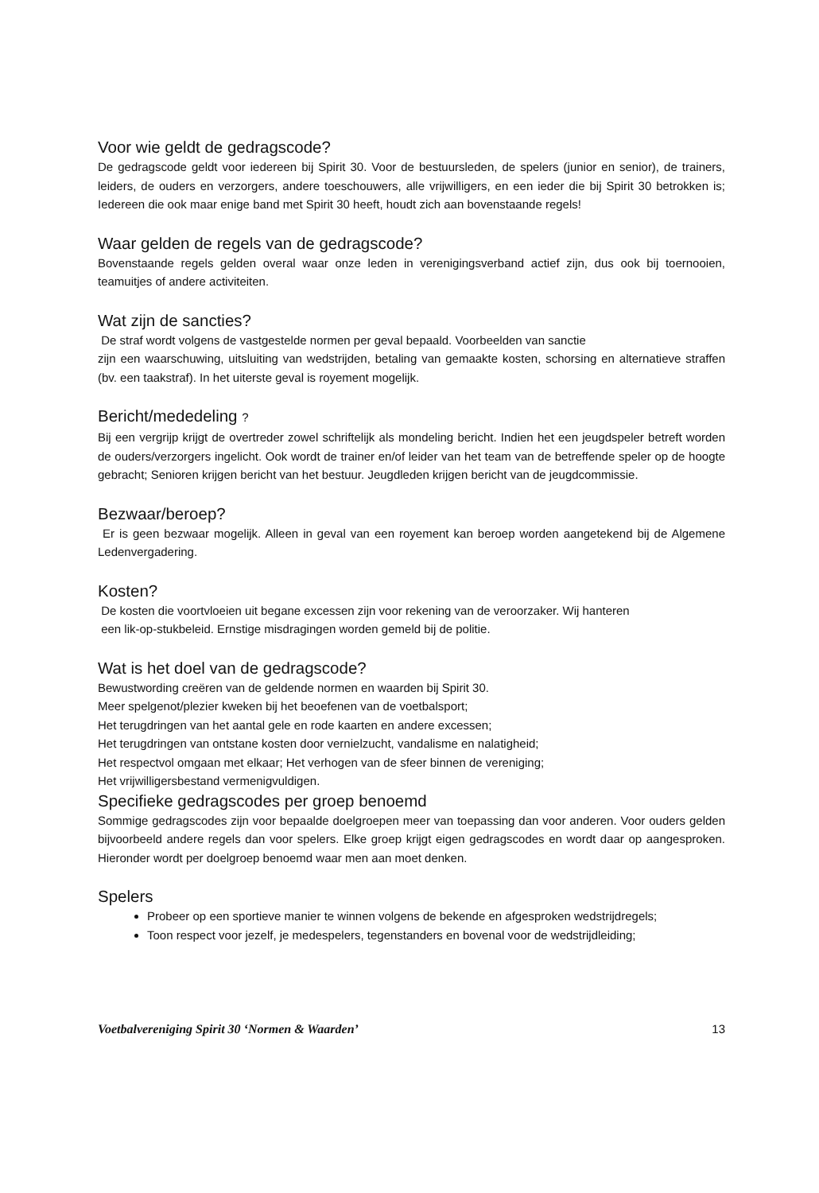Voor wie geldt de gedragscode?
De gedragscode geldt voor iedereen bij Spirit 30. Voor de bestuursleden, de spelers (junior en senior), de trainers, leiders, de ouders en verzorgers, andere toeschouwers, alle vrijwilligers, en een ieder die bij Spirit 30 betrokken is; Iedereen die ook maar enige band met Spirit 30 heeft, houdt zich aan bovenstaande regels!
Waar gelden de regels van de gedragscode?
Bovenstaande regels gelden overal waar onze leden in verenigingsverband actief zijn, dus ook bij toernooien, teamuitjes of andere activiteiten.
Wat zijn de sancties?
De straf wordt volgens de vastgestelde normen per geval bepaald. Voorbeelden van sanctie
zijn een waarschuwing, uitsluiting van wedstrijden, betaling van gemaakte kosten, schorsing en alternatieve straffen (bv. een taakstraf). In het uiterste geval is royement mogelijk.
Bericht/mededeling ?
Bij een vergrijp krijgt de overtreder zowel schriftelijk als mondeling bericht. Indien het een jeugdspeler betreft worden de ouders/verzorgers ingelicht. Ook wordt de trainer en/of leider van het team van de betreffende speler op de hoogte gebracht; Senioren krijgen bericht van het bestuur. Jeugdleden krijgen bericht van de jeugdcommissie.
Bezwaar/beroep?
Er is geen bezwaar mogelijk. Alleen in geval van een royement kan beroep worden aangetekend bij de Algemene Ledenvergadering.
Kosten?
De kosten die voortvloeien uit begane excessen zijn voor rekening van de veroorzaker. Wij hanteren
een lik-op-stukbeleid. Ernstige misdragingen worden gemeld bij de politie.
Wat is het doel van de gedragscode?
Bewustwording creëren van de geldende normen en waarden bij Spirit 30.
Meer spelgenot/plezier kweken bij het beoefenen van de voetbalsport;
Het terugdringen van het aantal gele en rode kaarten en andere excessen;
Het terugdringen van ontstane kosten door vernielzucht, vandalisme en nalatigheid;
Het respectvol omgaan met elkaar; Het verhogen van de sfeer binnen de vereniging;
Het vrijwilligersbestand vermenigvuldigen.
Specifieke gedragscodes per groep benoemd
Sommige gedragscodes zijn voor bepaalde doelgroepen meer van toepassing dan voor anderen. Voor ouders gelden bijvoorbeeld andere regels dan voor spelers. Elke groep krijgt eigen gedragscodes en wordt daar op aangesproken. Hieronder wordt per doelgroep benoemd waar men aan moet denken.
Spelers
Probeer op een sportieve manier te winnen volgens de bekende en afgesproken wedstrijdregels;
Toon respect voor jezelf, je medespelers, tegenstanders en bovenal voor de wedstrijdleiding;
Voetbalvereniging Spirit 30 ‘Normen & Waarden’ 13